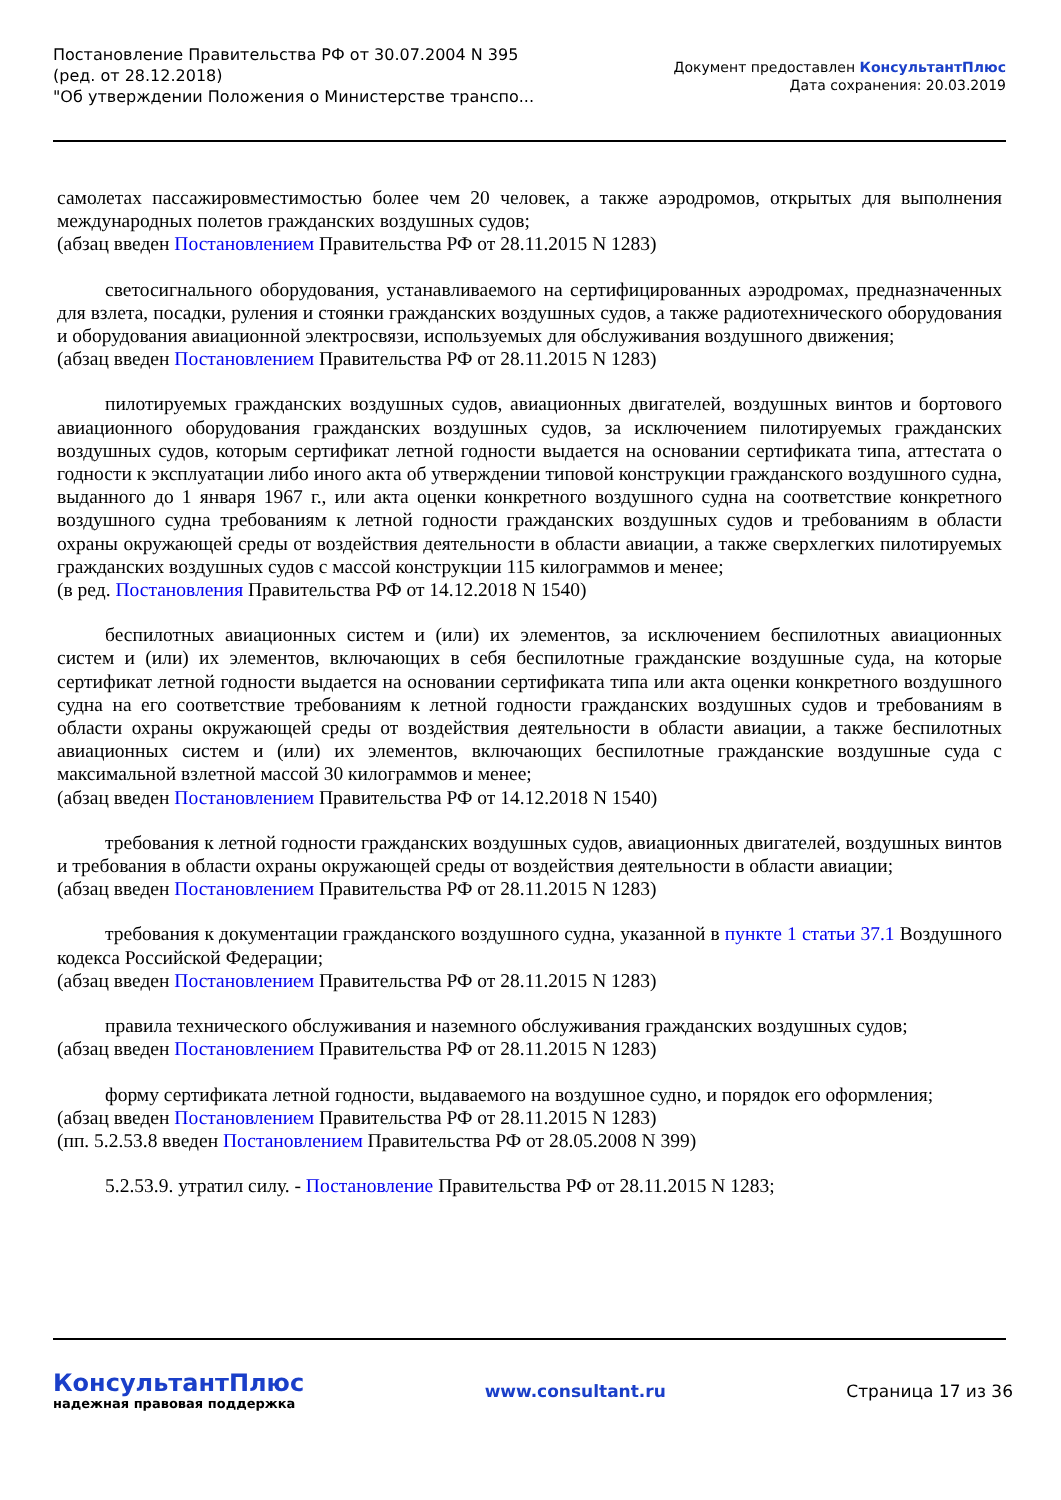Постановление Правительства РФ от 30.07.2004 N 395
(ред. от 28.12.2018)
"Об утверждении Положения о Министерстве транспо...
Документ предоставлен КонсультантПлюс
Дата сохранения: 20.03.2019
самолетах пассажировместимостью более чем 20 человек, а также аэродромов, открытых для выполнения международных полетов гражданских воздушных судов;
(абзац введен Постановлением Правительства РФ от 28.11.2015 N 1283)
светосигнального оборудования, устанавливаемого на сертифицированных аэродромах, предназначенных для взлета, посадки, руления и стоянки гражданских воздушных судов, а также радиотехнического оборудования и оборудования авиационной электросвязи, используемых для обслуживания воздушного движения;
(абзац введен Постановлением Правительства РФ от 28.11.2015 N 1283)
пилотируемых гражданских воздушных судов, авиационных двигателей, воздушных винтов и бортового авиационного оборудования гражданских воздушных судов, за исключением пилотируемых гражданских воздушных судов, которым сертификат летной годности выдается на основании сертификата типа, аттестата о годности к эксплуатации либо иного акта об утверждении типовой конструкции гражданского воздушного судна, выданного до 1 января 1967 г., или акта оценки конкретного воздушного судна на соответствие конкретного воздушного судна требованиям к летной годности гражданских воздушных судов и требованиям в области охраны окружающей среды от воздействия деятельности в области авиации, а также сверхлегких пилотируемых гражданских воздушных судов с массой конструкции 115 килограммов и менее;
(в ред. Постановления Правительства РФ от 14.12.2018 N 1540)
беспилотных авиационных систем и (или) их элементов, за исключением беспилотных авиационных систем и (или) их элементов, включающих в себя беспилотные гражданские воздушные суда, на которые сертификат летной годности выдается на основании сертификата типа или акта оценки конкретного воздушного судна на его соответствие требованиям к летной годности гражданских воздушных судов и требованиям в области охраны окружающей среды от воздействия деятельности в области авиации, а также беспилотных авиационных систем и (или) их элементов, включающих беспилотные гражданские воздушные суда с максимальной взлетной массой 30 килограммов и менее;
(абзац введен Постановлением Правительства РФ от 14.12.2018 N 1540)
требования к летной годности гражданских воздушных судов, авиационных двигателей, воздушных винтов и требования в области охраны окружающей среды от воздействия деятельности в области авиации;
(абзац введен Постановлением Правительства РФ от 28.11.2015 N 1283)
требования к документации гражданского воздушного судна, указанной в пункте 1 статьи 37.1 Воздушного кодекса Российской Федерации;
(абзац введен Постановлением Правительства РФ от 28.11.2015 N 1283)
правила технического обслуживания и наземного обслуживания гражданских воздушных судов;
(абзац введен Постановлением Правительства РФ от 28.11.2015 N 1283)
форму сертификата летной годности, выдаваемого на воздушное судно, и порядок его оформления;
(абзац введен Постановлением Правительства РФ от 28.11.2015 N 1283)
(пп. 5.2.53.8 введен Постановлением Правительства РФ от 28.05.2008 N 399)
5.2.53.9. утратил силу. - Постановление Правительства РФ от 28.11.2015 N 1283;
КонсультантПлюс
надежная правовая поддержка
www.consultant.ru Страница 17 из 36